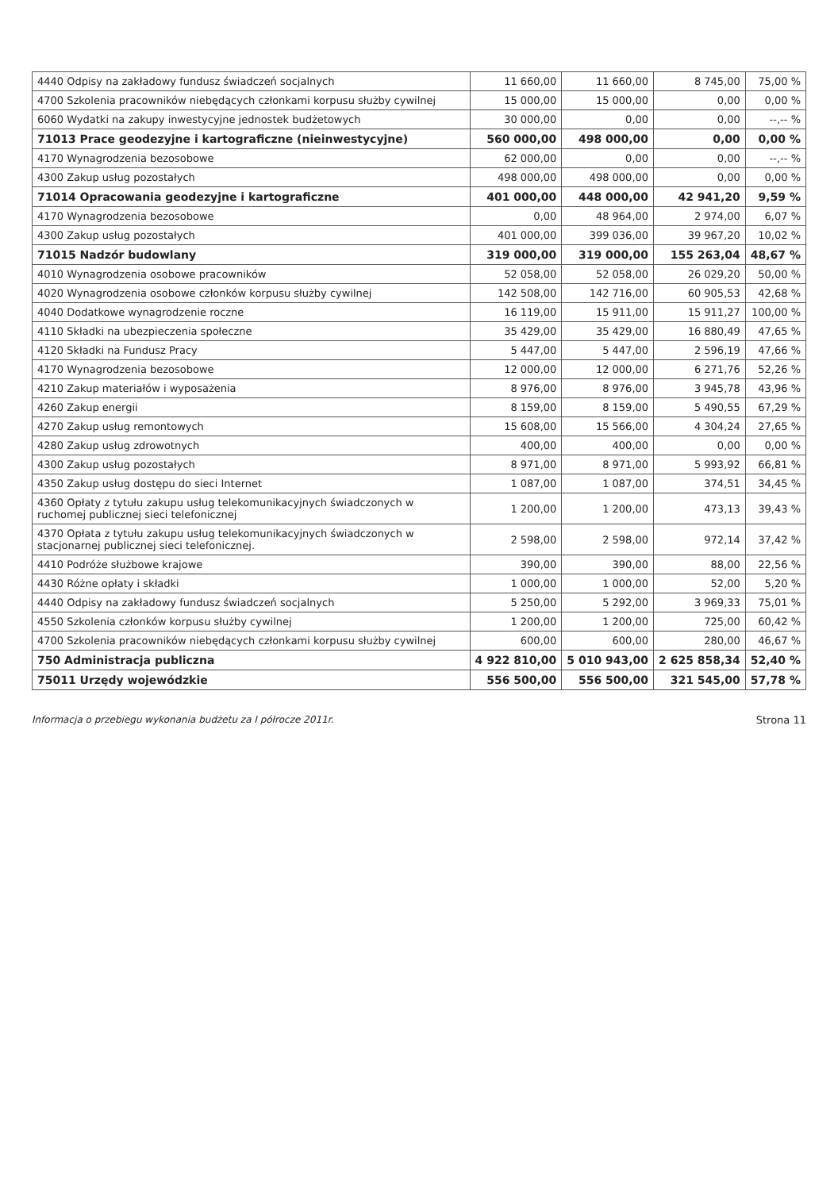| 4440 Odpisy na zakładowy fundusz świadczeń socjalnych | 11 660,00 | 11 660,00 | 8 745,00 | 75,00 % |
| 4700 Szkolenia pracowników niebędących członkami korpusu służby cywilnej | 15 000,00 | 15 000,00 | 0,00 | 0,00 % |
| 6060 Wydatki na zakupy inwestycyjne jednostek budżetowych | 30 000,00 | 0,00 | 0,00 | --,-- % |
| 71013 Prace geodezyjne i kartograficzne (nieinwestycyjne) | 560 000,00 | 498 000,00 | 0,00 | 0,00 % |
| 4170 Wynagrodzenia bezosobowe | 62 000,00 | 0,00 | 0,00 | --,-- % |
| 4300 Zakup usług pozostałych | 498 000,00 | 498 000,00 | 0,00 | 0,00 % |
| 71014 Opracowania geodezyjne i kartograficzne | 401 000,00 | 448 000,00 | 42 941,20 | 9,59 % |
| 4170 Wynagrodzenia bezosobowe | 0,00 | 48 964,00 | 2 974,00 | 6,07 % |
| 4300 Zakup usług pozostałych | 401 000,00 | 399 036,00 | 39 967,20 | 10,02 % |
| 71015 Nadzór budowlany | 319 000,00 | 319 000,00 | 155 263,04 | 48,67 % |
| 4010 Wynagrodzenia osobowe pracowników | 52 058,00 | 52 058,00 | 26 029,20 | 50,00 % |
| 4020 Wynagrodzenia osobowe członków korpusu służby cywilnej | 142 508,00 | 142 716,00 | 60 905,53 | 42,68 % |
| 4040 Dodatkowe wynagrodzenie roczne | 16 119,00 | 15 911,00 | 15 911,27 | 100,00 % |
| 4110 Składki na ubezpieczenia społeczne | 35 429,00 | 35 429,00 | 16 880,49 | 47,65 % |
| 4120 Składki na Fundusz Pracy | 5 447,00 | 5 447,00 | 2 596,19 | 47,66 % |
| 4170 Wynagrodzenia bezosobowe | 12 000,00 | 12 000,00 | 6 271,76 | 52,26 % |
| 4210 Zakup materiałów i wyposażenia | 8 976,00 | 8 976,00 | 3 945,78 | 43,96 % |
| 4260 Zakup energii | 8 159,00 | 8 159,00 | 5 490,55 | 67,29 % |
| 4270 Zakup usług remontowych | 15 608,00 | 15 566,00 | 4 304,24 | 27,65 % |
| 4280 Zakup usług zdrowotnych | 400,00 | 400,00 | 0,00 | 0,00 % |
| 4300 Zakup usług pozostałych | 8 971,00 | 8 971,00 | 5 993,92 | 66,81 % |
| 4350 Zakup usług dostępu do sieci Internet | 1 087,00 | 1 087,00 | 374,51 | 34,45 % |
| 4360 Opłaty z tytułu zakupu usług telekomunikacyjnych świadczonych w ruchomej publicznej sieci telefonicznej | 1 200,00 | 1 200,00 | 473,13 | 39,43 % |
| 4370 Opłata z tytułu zakupu usług telekomunikacyjnych świadczonych w stacjonarnej publicznej sieci telefonicznej. | 2 598,00 | 2 598,00 | 972,14 | 37,42 % |
| 4410 Podróże służbowe krajowe | 390,00 | 390,00 | 88,00 | 22,56 % |
| 4430 Różne opłaty i składki | 1 000,00 | 1 000,00 | 52,00 | 5,20 % |
| 4440 Odpisy na zakładowy fundusz świadczeń socjalnych | 5 250,00 | 5 292,00 | 3 969,33 | 75,01 % |
| 4550 Szkolenia członków korpusu służby cywilnej | 1 200,00 | 1 200,00 | 725,00 | 60,42 % |
| 4700 Szkolenia pracowników niebędących członkami korpusu służby cywilnej | 600,00 | 600,00 | 280,00 | 46,67 % |
| 750 Administracja publiczna | 4 922 810,00 | 5 010 943,00 | 2 625 858,34 | 52,40 % |
| 75011 Urzędy wojewódzkie | 556 500,00 | 556 500,00 | 321 545,00 | 57,78 % |
Informacja o przebiegu wykonania budżetu za I półrocze 2011r. Strona 11